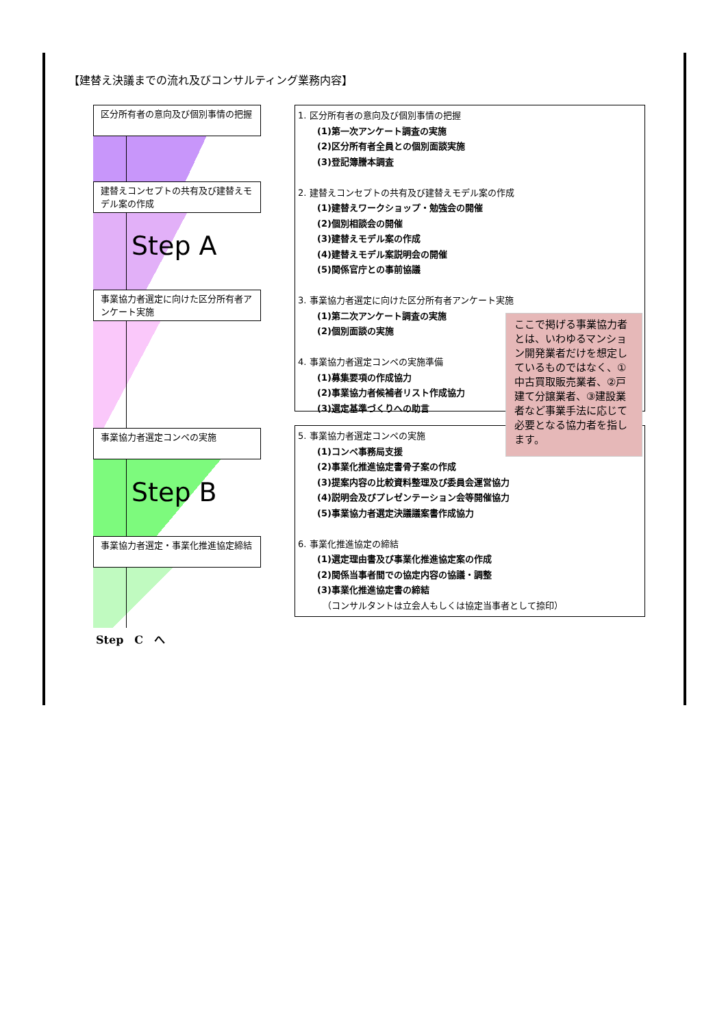【建替え決議までの流れ及びコンサルティング業務内容】
区分所有者の意向及び個別事情の把握
建替えコンセプトの共有及び建替えモデル案の作成
Step A
事業協力者選定に向けた区分所有者アンケート実施
事業協力者選定コンペの実施
Step B
事業協力者選定・事業化推進協定締結
Step　C　へ
1. 区分所有者の意向及び個別事情の把握
(1)第一次アンケート調査の実施
(2)区分所有者全員との個別面談実施
(3)登記簿謄本調査
2. 建替えコンセプトの共有及び建替えモデル案の作成
(1)建替えワークショップ・勉強会の開催
(2)個別相談会の開催
(3)建替えモデル案の作成
(4)建替えモデル案説明会の開催
(5)関係官庁との事前協議
3. 事業協力者選定に向けた区分所有者アンケート実施
(1)第二次アンケート調査の実施
(2)個別面談の実施
4. 事業協力者選定コンペの実施準備
(1)募集要項の作成協力
(2)事業協力者候補者リスト作成協力
(3)選定基準づくりへの助言
5. 事業協力者選定コンペの実施
(1)コンペ事務局支援
(2)事業化推進協定書骨子案の作成
(3)提案内容の比較資料整理及び委員会運営協力
(4)説明会及びプレゼンテーション会等開催協力
(5)事業協力者選定決議議案書作成協力
6. 事業化推進協定の締結
(1)選定理由書及び事業化推進協定案の作成
(2)関係当事者間での協定内容の協議・調整
(3)事業化推進協定書の締結
（コンサルタントは立会人もしくは協定当事者として捺印）
ここで掲げる事業協力者とは、いわゆるマンション開発業者だけを想定しているものではなく、①中古買取販売業者、②戸建て分譲業者、③建設業者など事業手法に応じて必要となる協力者を指します。